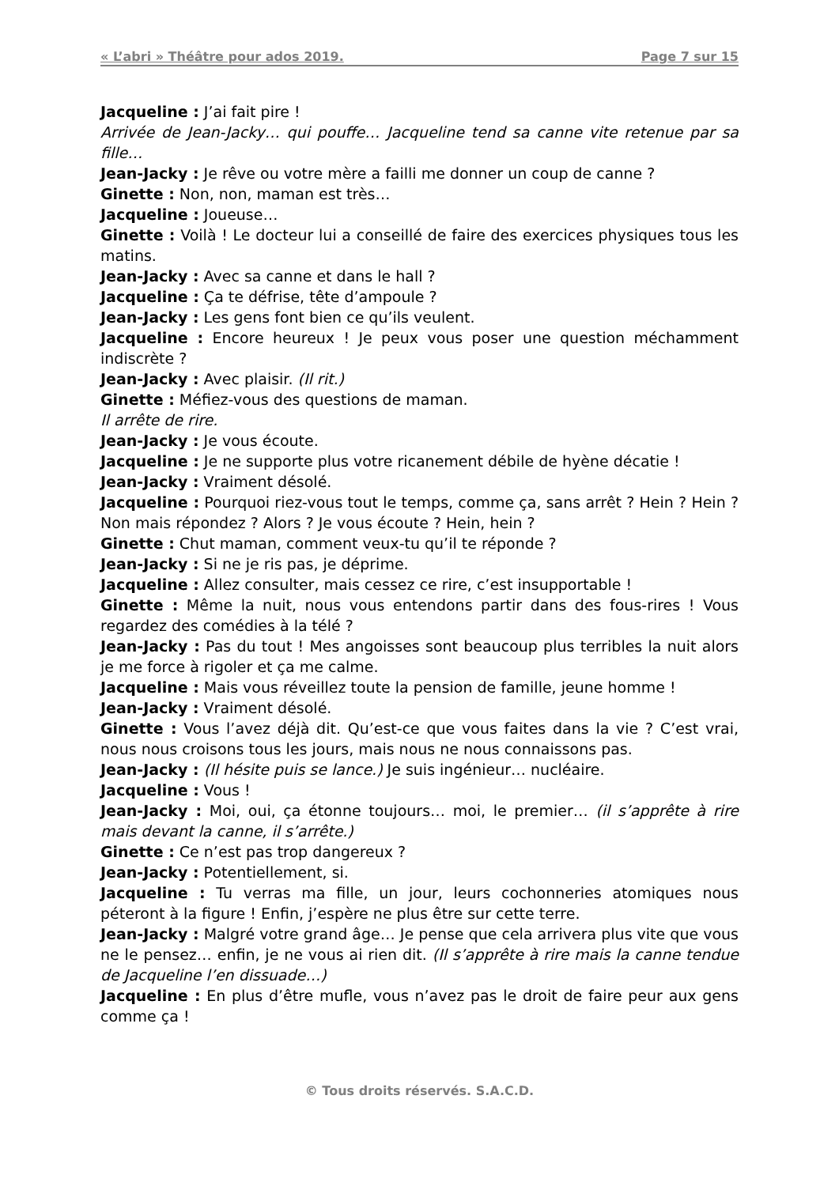« L’abri » Théâtre pour ados 2019. Page 7 sur 15
Jacqueline : J’ai fait pire !
Arrivée de Jean-Jacky… qui pouffe… Jacqueline tend sa canne vite retenue par sa fille…
Jean-Jacky : Je rêve ou votre mère a failli me donner un coup de canne ?
Ginette : Non, non, maman est très…
Jacqueline : Joueuse…
Ginette : Voilà ! Le docteur lui a conseillé de faire des exercices physiques tous les matins.
Jean-Jacky : Avec sa canne et dans le hall ?
Jacqueline : Ça te défrise, tête d’ampoule ?
Jean-Jacky : Les gens font bien ce qu’ils veulent.
Jacqueline : Encore heureux ! Je peux vous poser une question méchamment indiscrète ?
Jean-Jacky : Avec plaisir. (Il rit.)
Ginette : Méfiez-vous des questions de maman.
Il arrête de rire.
Jean-Jacky : Je vous écoute.
Jacqueline : Je ne supporte plus votre ricanement débile de hyène décatie !
Jean-Jacky : Vraiment désolé.
Jacqueline : Pourquoi riez-vous tout le temps, comme ça, sans arrêt ? Hein ? Hein ? Non mais répondez ? Alors ? Je vous écoute ? Hein, hein ?
Ginette : Chut maman, comment veux-tu qu’il te réponde ?
Jean-Jacky : Si ne je ris pas, je déprime.
Jacqueline : Allez consulter, mais cessez ce rire, c’est insupportable !
Ginette : Même la nuit, nous vous entendons partir dans des fous-rires ! Vous regardez des comédies à la télé ?
Jean-Jacky : Pas du tout ! Mes angoisses sont beaucoup plus terribles la nuit alors je me force à rigoler et ça me calme.
Jacqueline : Mais vous réveillez toute la pension de famille, jeune homme !
Jean-Jacky : Vraiment désolé.
Ginette : Vous l’avez déjà dit. Qu’est-ce que vous faites dans la vie ? C’est vrai, nous nous croisons tous les jours, mais nous ne nous connaissons pas.
Jean-Jacky : (Il hésite puis se lance.) Je suis ingénieur… nucléaire.
Jacqueline : Vous !
Jean-Jacky : Moi, oui, ça étonne toujours… moi, le premier… (il s’apprête à rire mais devant la canne, il s’arrête.)
Ginette : Ce n’est pas trop dangereux ?
Jean-Jacky : Potentiellement, si.
Jacqueline : Tu verras ma fille, un jour, leurs cochonneries atomiques nous péteront à la figure ! Enfin, j’espère ne plus être sur cette terre.
Jean-Jacky : Malgré votre grand âge… Je pense que cela arrivera plus vite que vous ne le pensez… enfin, je ne vous ai rien dit. (Il s’apprête à rire mais la canne tendue de Jacqueline l’en dissuade…)
Jacqueline : En plus d’être mufle, vous n’avez pas le droit de faire peur aux gens comme ça !
© Tous droits réservés. S.A.C.D.